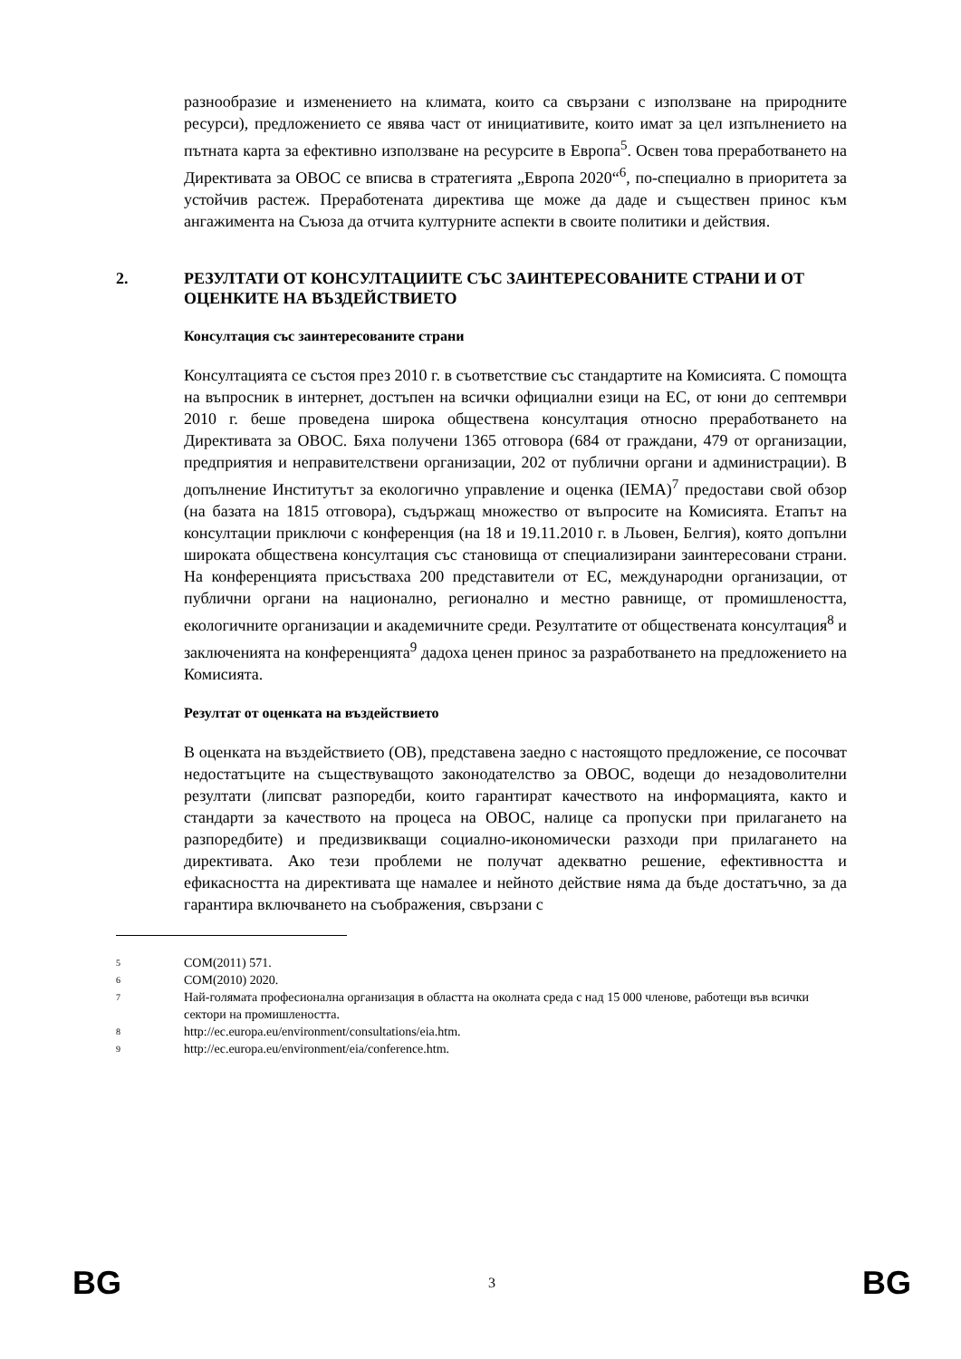разнообразие и изменението на климата, които са свързани с използване на природните ресурси), предложението се явява част от инициативите, които имат за цел изпълнението на пътната карта за ефективно използване на ресурсите в Европа<sup>5</sup>. Освен това преработването на Директивата за ОВОС се вписва в стратегията „Европа 2020“<sup>6</sup>, по-специално в приоритета за устойчив растеж. Преработената директива ще може да даде и съществен принос към ангажимента на Съюза да отчита културните аспекти в своите политики и действия.
2. РЕЗУЛТАТИ ОТ КОНСУЛТАЦИИТЕ СЪС ЗАИНТЕРЕСОВАНИТЕ СТРАНИ И ОТ ОЦЕНКИТЕ НА ВЪЗДЕЙСТВИЕТО
Консултация със заинтересованите страни
Консултацията се състоя през 2010 г. в съответствие със стандартите на Комисията. С помощта на въпросник в интернет, достъпен на всички официални езици на ЕС, от юни до септември 2010 г. беше проведена широка обществена консултация относно преработването на Директивата за ОВОС. Бяха получени 1365 отговора (684 от граждани, 479 от организации, предприятия и неправителствени организации, 202 от публични органи и администрации). В допълнение Институтът за екологично управление и оценка (IEMA)<sup>7</sup> предостави свой обзор (на базата на 1815 отговора), съдържащ множество от въпросите на Комисията. Етапът на консултации приключи с конференция (на 18 и 19.11.2010 г. в Льовен, Белгия), която допълни широката обществена консултация със становища от специализирани заинтересовани страни. На конференцията присъстваха 200 представители от ЕС, международни организации, от публични органи на национално, регионално и местно равнище, от промишлеността, екологичните организации и академичните среди. Резултатите от обществената консултация<sup>8</sup> и заключенията на конференцията<sup>9</sup> дадоха ценен принос за разработването на предложението на Комисията.
Резултат от оценката на въздействието
В оценката на въздействието (ОВ), представена заедно с настоящото предложение, се посочват недостатъците на съществуващото законодателство за ОВОС, водещи до незадоволителни резултати (липсват разпоредби, които гарантират качеството на информацията, както и стандарти за качеството на процеса на ОВОС, налице са пропуски при прилагането на разпоредбите) и предизвикващи социално-икономически разходи при прилагането на директивата. Ако тези проблеми не получат адекватно решение, ефективността и ефикасността на директивата ще намалее и нейното действие няма да бъде достатъчно, за да гарантира включването на съображения, свързани с
5 COM(2011) 571.
6 COM(2010) 2020.
7 Най-голямата професионална организация в областта на околната среда с над 15 000 членове, работещи във всички сектори на промишлеността.
8 http://ec.europa.eu/environment/consultations/eia.htm.
9 http://ec.europa.eu/environment/eia/conference.htm.
BG 3 BG